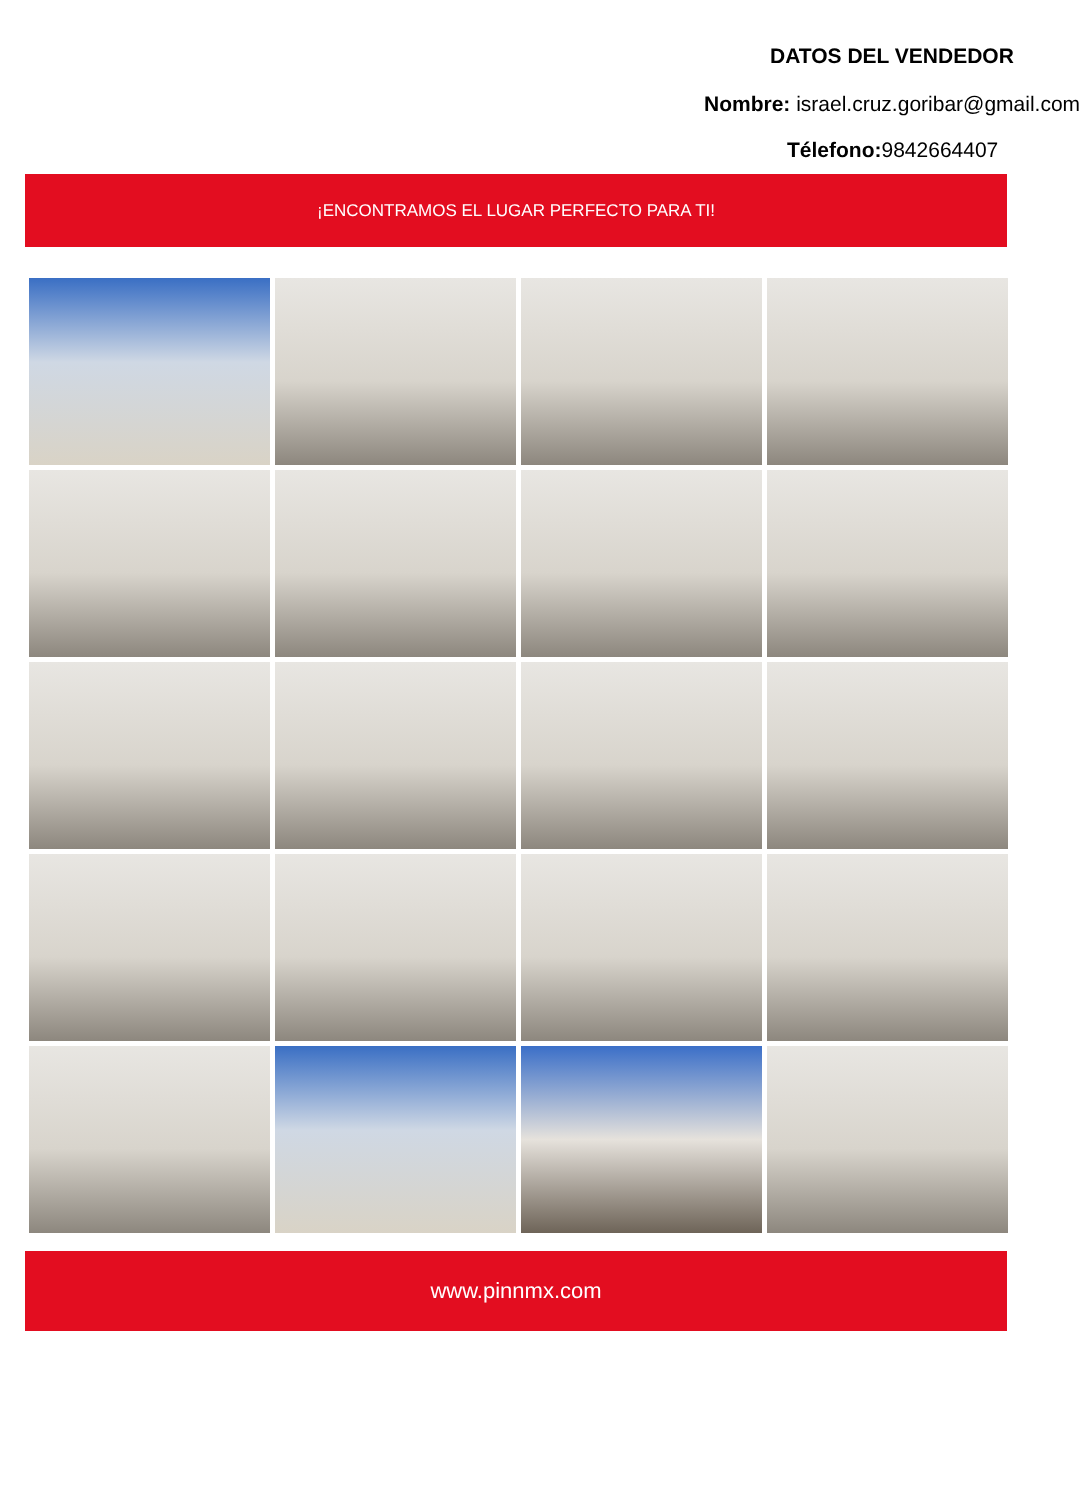DATOS DEL VENDEDOR
Nombre: israel.cruz.goribar@gmail.com
Télefono: 9842664407
¡ENCONTRAMOS EL LUGAR PERFECTO PARA TI!
www.pinnmx.com